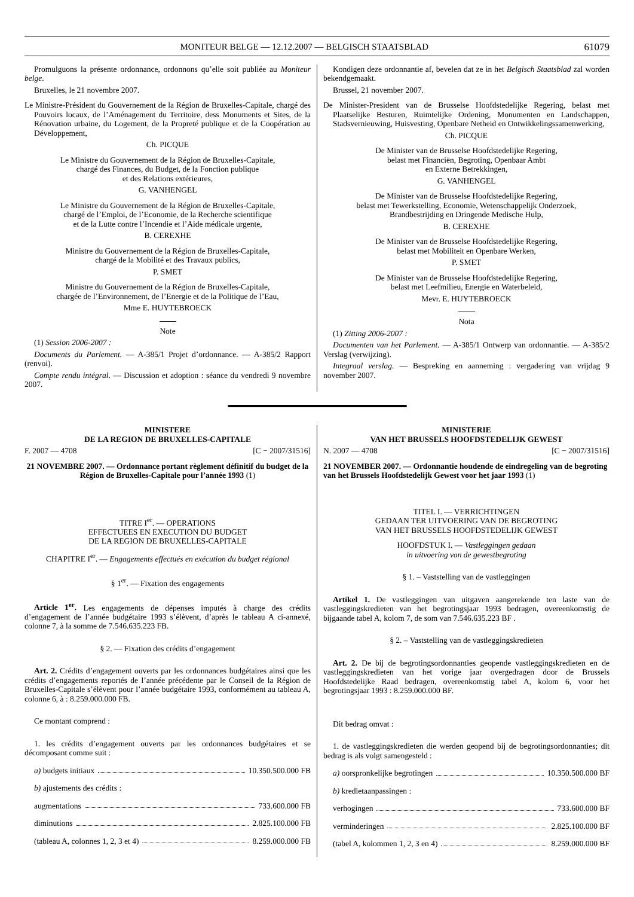MONITEUR BELGE — 12.12.2007 — BELGISCH STAATSBLAD 61079
Promulguons la présente ordonnance, ordonnons qu’elle soit publiée au Moniteur belge.
Bruxelles, le 21 novembre 2007.
Le Ministre-Président du Gouvernement de la Région de Bruxelles-Capitale, chargé des Pouvoirs locaux, de l’Aménagement du Territoire, dess Monuments et Sites, de la Rénovation urbaine, du Logement, de la Propreté publique et de la Coopération au Développement,
Ch. PICQUE
Le Ministre du Gouvernement de la Région de Bruxelles-Capitale,
chargé des Finances, du Budget, de la Fonction publique
et des Relations extérieures,
G. VANHENGEL
Le Ministre du Gouvernement de la Région de Bruxelles-Capitale,
chargé de l’Emploi, de l’Economie, de la Recherche scientifique
et de la Lutte contre l’Incendie et l’Aide médicale urgente,
B. CEREXHE
Ministre du Gouvernement de la Région de Bruxelles-Capitale,
chargé de la Mobilité et des Travaux publics,
P. SMET
Ministre du Gouvernement de la Région de Bruxelles-Capitale,
chargée de l’Environnement, de l’Energie et de la Politique de l’Eau,
Mme E. HUYTEBROECK
Note
(1) Session 2006-2007 :
Documents du Parlement. — A-385/1 Projet d’ordonnance. — A-385/2 Rapport (renvoi).
Compte rendu intégral. — Discussion et adoption : séance du vendredi 9 novembre 2007.
Kondigen deze ordonnantie af, bevelen dat ze in het Belgisch Staatsblad zal worden bekendgemaakt.
Brussel, 21 november 2007.
De Minister-President van de Brusselse Hoofdstedelijke Regering, belast met Plaatselijke Besturen, Ruimtelijke Ordening, Monumenten en Landschappen, Stadsvernieuwing, Huisvesting, Openbare Netheid en Ontwikkelingssamenwerking,
Ch. PICQUE
De Minister van de Brusselse Hoofdstedelijke Regering,
belast met Financiën, Begroting, Openbaar Ambt
en Externe Betrekkingen,
G. VANHENGEL
De Minister van de Brusselse Hoofdstedelijke Regering,
belast met Tewerkstelling, Economie, Wetenschappelijk Onderzoek,
Brandbestrijding en Dringende Medische Hulp,
B. CEREXHE
De Minister van de Brusselse Hoofdstedelijke Regering,
belast met Mobiliteit en Openbare Werken,
P. SMET
De Minister van de Brusselse Hoofdstedelijke Regering,
belast met Leefmilieu, Energie en Waterbeleid,
Mevr. E. HUYTEBROECK
Nota
(1) Zitting 2006-2007 :
Documenten van het Parlement. — A-385/1 Ontwerp van ordonnantie. — A-385/2 Verslag (verwijzing).
Integraal verslag. — Bespreking en aanneming : vergadering van vrijdag 9 november 2007.
MINISTERE
DE LA REGION DE BRUXELLES-CAPITALE
F. 2007 — 4708 [C − 2007/31516]
21 NOVEMBRE 2007. — Ordonnance portant règlement définitif du budget de la Région de Bruxelles-Capitale pour l’année 1993 (1)
TITRE I<sup>er</sup>. — OPERATIONS
EFFECTUEES EN EXECUTION DU BUDGET
DE LA REGION DE BRUXELLES-CAPITALE
CHAPITRE I<sup>er</sup>. — Engagements effectués en exécution du budget régional
§ 1<sup>er</sup>. — Fixation des engagements
Article 1<sup>er</sup>. Les engagements de dépenses imputés à charge des crédits d’engagement de l’année budgétaire 1993 s’élèvent, d’après le tableau A ci-annexé, colonne 7, à la somme de 7.546.635.223 FB.
§ 2. — Fixation des crédits d’engagement
Art. 2. Crédits d’engagement ouverts par les ordonnances budgétaires ainsi que les crédits d’engagements reportés de l’année précédente par le Conseil de la Région de Bruxelles-Capitale s’élèvent pour l’année budgétaire 1993, conformément au tableau A, colonne 6, à : 8.259.000.000 FB.
Ce montant comprend :
1. les crédits d’engagement ouverts par les ordonnances budgétaires et se décomposant comme suit :
a) budgets initiaux 10.350.500.000 FB
b) ajustements des crédits :
augmentations 733.600.000 FB
diminutions 2.825.100.000 FB
(tableau A, colonnes 1, 2, 3 et 4) 8.259.000.000 FB
MINISTERIE
VAN HET BRUSSELS HOOFDSTEDELIJK GEWEST
N. 2007 — 4708 [C − 2007/31516]
21 NOVEMBER 2007. — Ordonnantie houdende de eindregeling van de begroting van het Brussels Hoofdstedelijk Gewest voor het jaar 1993 (1)
TITEL I. — VERRICHTINGEN
GEDAAN TER UITVOERING VAN DE BEGROTING
VAN HET BRUSSELS HOOFDSTEDELIJK GEWEST
HOOFDSTUK I. — Vastleggingen gedaan
in uitvoering van de gewestbegroting
§ 1. – Vaststelling van de vastleggingen
Artikel 1. De vastleggingen van uitgaven aangerekende ten laste van de vastleggingskredieten van het begrotingsjaar 1993 bedragen, overeenkomstig de bijgaande tabel A, kolom 7, de som van 7.546.635.223 BF .
§ 2. – Vaststelling van de vastleggingskredieten
Art. 2. De bij de begrotingsordonnanties geopende vastleggingskredieten en de vastleggingskredieten van het vorige jaar overgedragen door de Brussels Hoofdstedelijke Raad bedragen, overeenkomstig tabel A, kolom 6, voor het begrotingsjaar 1993 : 8.259.000.000 BF.
Dit bedrag omvat :
1. de vastleggingskredieten die werden geopend bij de begrotingsordonnanties; dit bedrag is als volgt samengesteld :
a) oorspronkelijke begrotingen 10.350.500.000 BF
b) kredietaanpassingen :
verhogingen 733.600.000 BF
verminderingen 2.825.100.000 BF
(tabel A, kolommen 1, 2, 3 en 4) 8.259.000.000 BF